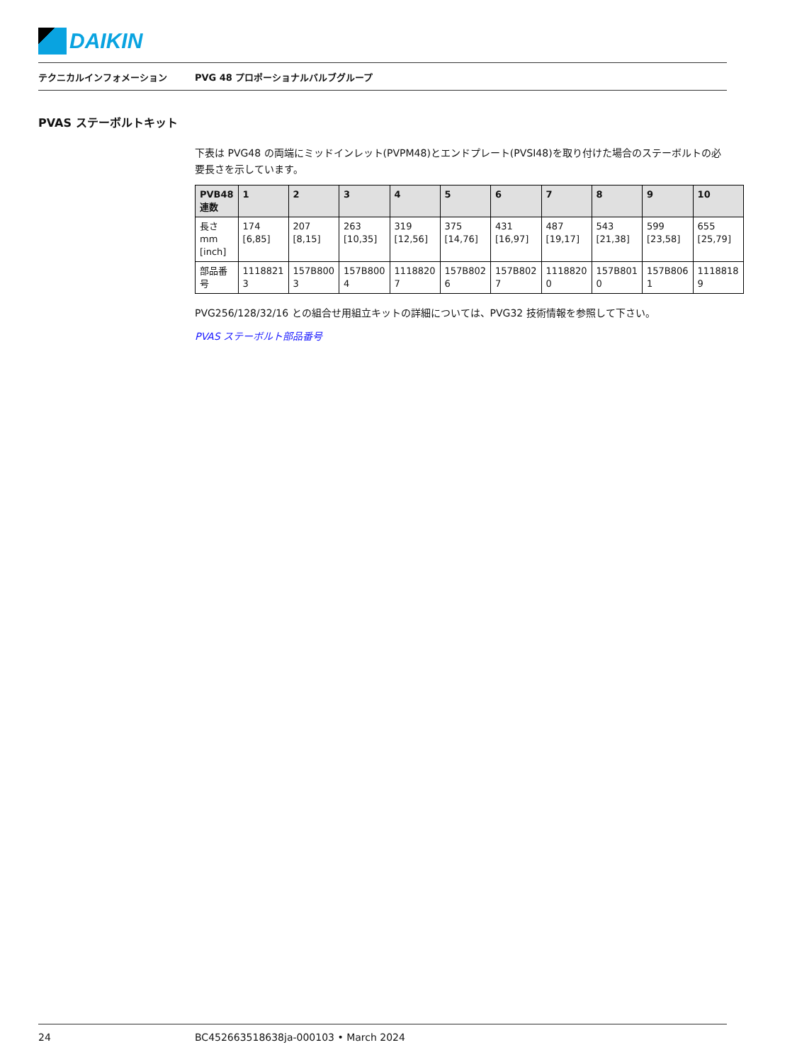DAIKIN
テクニカルインフォメーション
PVG 48 プロポーショナルバルブグループ
PVAS ステーボルトキット
下表は PVG48 の両端にミッドインレット(PVPM48)とエンドプレート(PVSI48)を取り付けた場合のステーボルトの必要長さを示しています。
| PVB48 連数 | 1 | 2 | 3 | 4 | 5 | 6 | 7 | 8 | 9 | 10 |
| --- | --- | --- | --- | --- | --- | --- | --- | --- | --- | --- |
| 長さ mm [inch] | 174 [6,85] | 207 [8,15] | 263 [10,35] | 319 [12,56] | 375 [14,76] | 431 [16,97] | 487 [19,17] | 543 [21,38] | 599 [23,58] | 655 [25,79] |
| 部品番 号 | 1118821 3 | 157B800 3 | 157B800 4 | 1118820 7 | 157B802 6 | 157B802 7 | 1118820 0 | 157B801 0 | 157B806 1 | 1118818 9 |
PVG256/128/32/16 との組合せ用組立キットの詳細については、PVG32 技術情報を参照して下さい。
PVAS ステーボルト部品番号
24 BC452663518638ja-000103 • March 2024